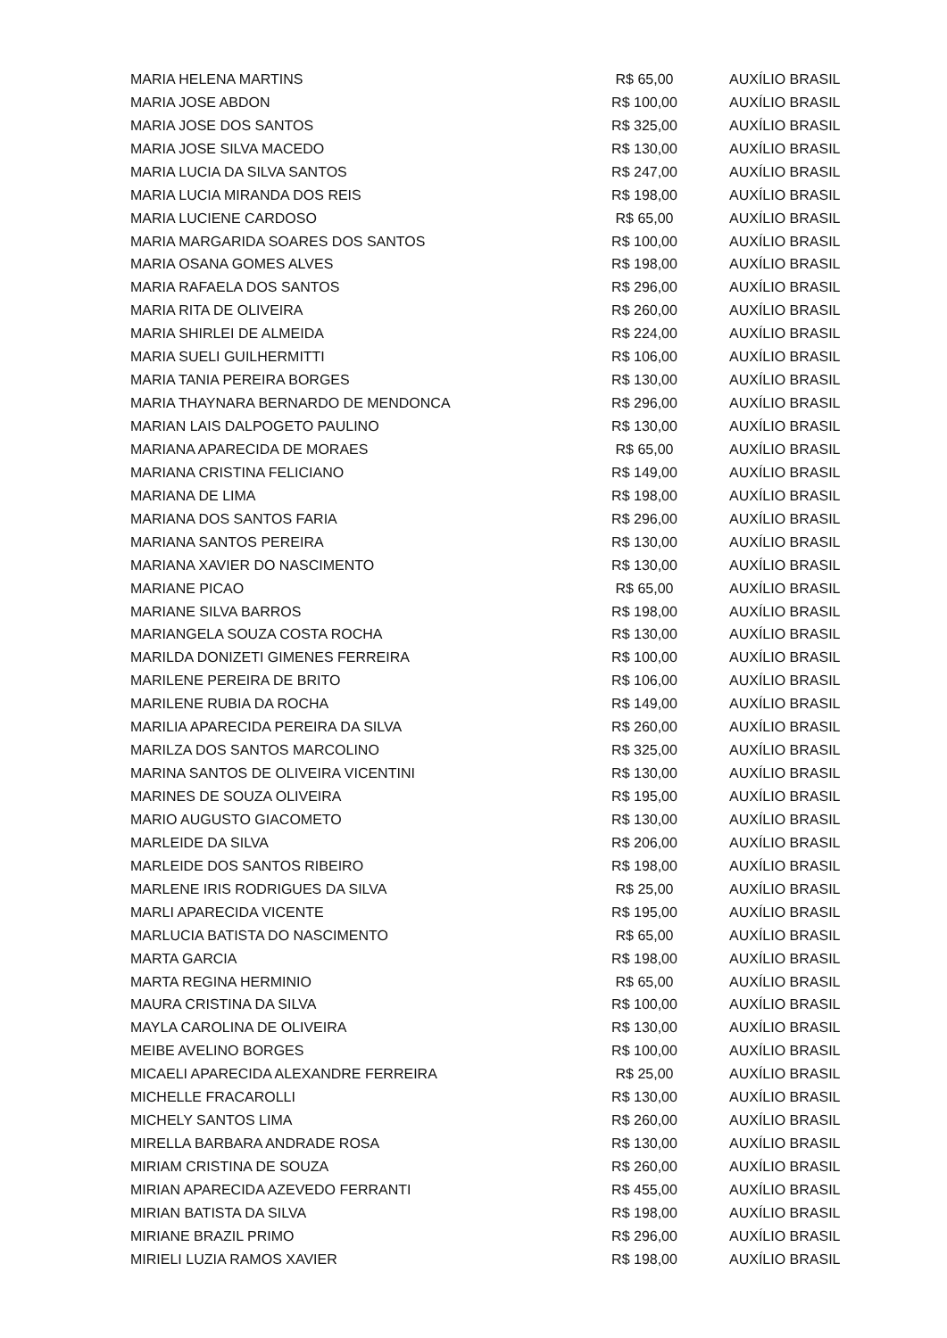| MARIA HELENA MARTINS | R$ 65,00 | AUXÍLIO BRASIL |
| MARIA JOSE ABDON | R$ 100,00 | AUXÍLIO BRASIL |
| MARIA JOSE DOS SANTOS | R$ 325,00 | AUXÍLIO BRASIL |
| MARIA JOSE SILVA MACEDO | R$ 130,00 | AUXÍLIO BRASIL |
| MARIA LUCIA DA SILVA SANTOS | R$ 247,00 | AUXÍLIO BRASIL |
| MARIA LUCIA MIRANDA DOS REIS | R$ 198,00 | AUXÍLIO BRASIL |
| MARIA LUCIENE CARDOSO | R$ 65,00 | AUXÍLIO BRASIL |
| MARIA MARGARIDA SOARES DOS SANTOS | R$ 100,00 | AUXÍLIO BRASIL |
| MARIA OSANA GOMES ALVES | R$ 198,00 | AUXÍLIO BRASIL |
| MARIA RAFAELA DOS SANTOS | R$ 296,00 | AUXÍLIO BRASIL |
| MARIA RITA DE OLIVEIRA | R$ 260,00 | AUXÍLIO BRASIL |
| MARIA SHIRLEI DE ALMEIDA | R$ 224,00 | AUXÍLIO BRASIL |
| MARIA SUELI GUILHERMITTI | R$ 106,00 | AUXÍLIO BRASIL |
| MARIA TANIA PEREIRA BORGES | R$ 130,00 | AUXÍLIO BRASIL |
| MARIA THAYNARA BERNARDO DE MENDONCA | R$ 296,00 | AUXÍLIO BRASIL |
| MARIAN LAIS DALPOGETO PAULINO | R$ 130,00 | AUXÍLIO BRASIL |
| MARIANA APARECIDA DE MORAES | R$ 65,00 | AUXÍLIO BRASIL |
| MARIANA CRISTINA FELICIANO | R$ 149,00 | AUXÍLIO BRASIL |
| MARIANA DE LIMA | R$ 198,00 | AUXÍLIO BRASIL |
| MARIANA DOS SANTOS FARIA | R$ 296,00 | AUXÍLIO BRASIL |
| MARIANA SANTOS PEREIRA | R$ 130,00 | AUXÍLIO BRASIL |
| MARIANA XAVIER DO NASCIMENTO | R$ 130,00 | AUXÍLIO BRASIL |
| MARIANE PICAO | R$ 65,00 | AUXÍLIO BRASIL |
| MARIANE SILVA BARROS | R$ 198,00 | AUXÍLIO BRASIL |
| MARIANGELA SOUZA COSTA ROCHA | R$ 130,00 | AUXÍLIO BRASIL |
| MARILDA DONIZETI GIMENES FERREIRA | R$ 100,00 | AUXÍLIO BRASIL |
| MARILENE PEREIRA DE BRITO | R$ 106,00 | AUXÍLIO BRASIL |
| MARILENE RUBIA DA ROCHA | R$ 149,00 | AUXÍLIO BRASIL |
| MARILIA APARECIDA PEREIRA DA SILVA | R$ 260,00 | AUXÍLIO BRASIL |
| MARILZA DOS SANTOS MARCOLINO | R$ 325,00 | AUXÍLIO BRASIL |
| MARINA SANTOS DE OLIVEIRA VICENTINI | R$ 130,00 | AUXÍLIO BRASIL |
| MARINES DE SOUZA OLIVEIRA | R$ 195,00 | AUXÍLIO BRASIL |
| MARIO AUGUSTO GIACOMETO | R$ 130,00 | AUXÍLIO BRASIL |
| MARLEIDE DA SILVA | R$ 206,00 | AUXÍLIO BRASIL |
| MARLEIDE DOS SANTOS RIBEIRO | R$ 198,00 | AUXÍLIO BRASIL |
| MARLENE IRIS RODRIGUES DA SILVA | R$ 25,00 | AUXÍLIO BRASIL |
| MARLI APARECIDA VICENTE | R$ 195,00 | AUXÍLIO BRASIL |
| MARLUCIA BATISTA DO NASCIMENTO | R$ 65,00 | AUXÍLIO BRASIL |
| MARTA GARCIA | R$ 198,00 | AUXÍLIO BRASIL |
| MARTA REGINA HERMINIO | R$ 65,00 | AUXÍLIO BRASIL |
| MAURA CRISTINA DA SILVA | R$ 100,00 | AUXÍLIO BRASIL |
| MAYLA CAROLINA DE OLIVEIRA | R$ 130,00 | AUXÍLIO BRASIL |
| MEIBE AVELINO BORGES | R$ 100,00 | AUXÍLIO BRASIL |
| MICAELI APARECIDA ALEXANDRE FERREIRA | R$ 25,00 | AUXÍLIO BRASIL |
| MICHELLE FRACAROLLI | R$ 130,00 | AUXÍLIO BRASIL |
| MICHELY SANTOS LIMA | R$ 260,00 | AUXÍLIO BRASIL |
| MIRELLA BARBARA ANDRADE ROSA | R$ 130,00 | AUXÍLIO BRASIL |
| MIRIAM CRISTINA DE SOUZA | R$ 260,00 | AUXÍLIO BRASIL |
| MIRIAN APARECIDA AZEVEDO FERRANTI | R$ 455,00 | AUXÍLIO BRASIL |
| MIRIAN BATISTA DA SILVA | R$ 198,00 | AUXÍLIO BRASIL |
| MIRIANE BRAZIL PRIMO | R$ 296,00 | AUXÍLIO BRASIL |
| MIRIELI LUZIA RAMOS XAVIER | R$ 198,00 | AUXÍLIO BRASIL |